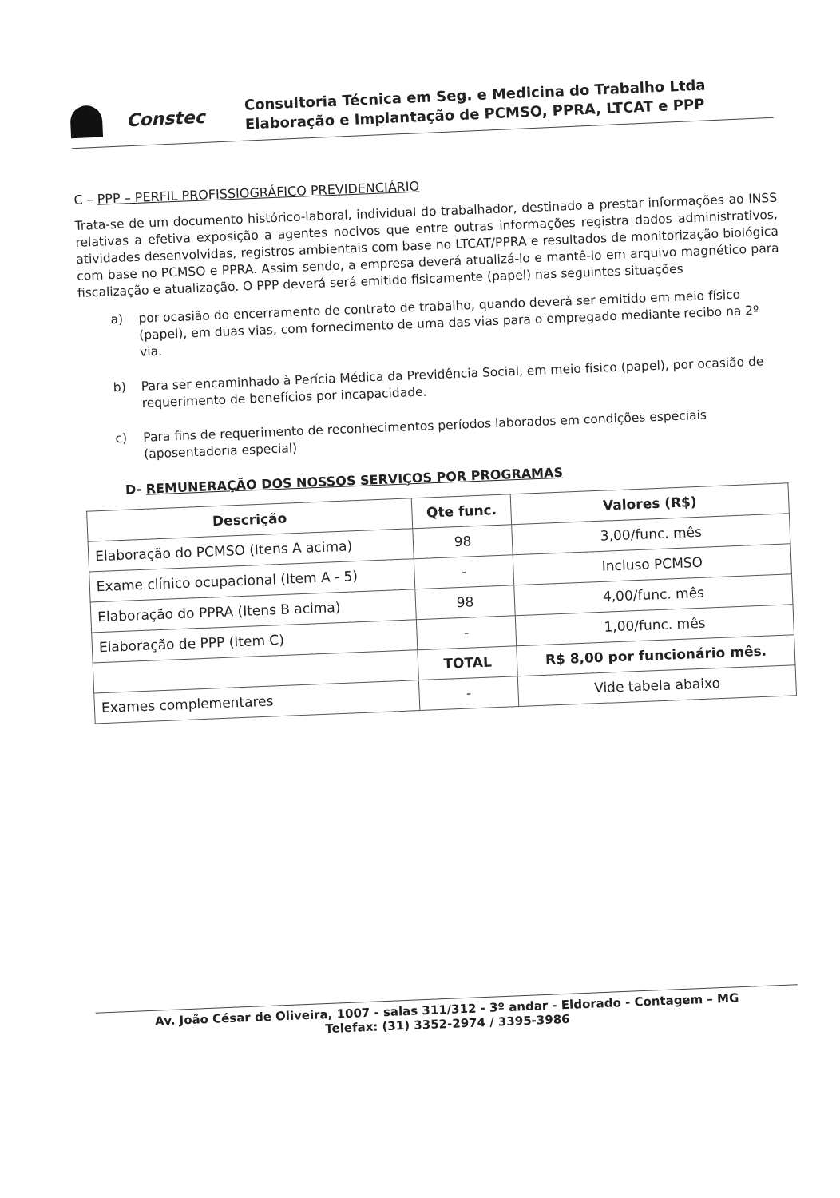Constec
Consultoria Técnica em Seg. e Medicina do Trabalho Ltda
Elaboração e Implantação de PCMSO, PPRA, LTCAT e PPP
C – PPP – PERFIL PROFISSIOGRÁFICO PREVIDENCIÁRIO
Trata-se de um documento histórico-laboral, individual do trabalhador, destinado a prestar informações ao INSS relativas a efetiva exposição a agentes nocivos que entre outras informações registra dados administrativos, atividades desenvolvidas, registros ambientais com base no LTCAT/PPRA e resultados de monitorização biológica com base no PCMSO e PPRA. Assim sendo, a empresa deverá atualizá-lo e mantê-lo em arquivo magnético para fiscalização e atualização. O PPP deverá será emitido fisicamente (papel) nas seguintes situações
a)
por ocasião do encerramento de contrato de trabalho, quando deverá ser emitido em meio físico (papel), em duas vias, com fornecimento de uma das vias para o empregado mediante recibo na 2º via.
b)
Para ser encaminhado à Perícia Médica da Previdência Social, em meio físico (papel), por ocasião de requerimento de benefícios por incapacidade.
c)
Para fins de requerimento de reconhecimentos períodos laborados em condições especiais (aposentadoria especial)
D- REMUNERAÇÃO DOS NOSSOS SERVIÇOS POR PROGRAMAS
| Descrição | Qte func. | Valores (R$) |
| --- | --- | --- |
| Elaboração do PCMSO (Itens A acima) | 98 | 3,00/func. mês |
| Exame clínico ocupacional (Item A - 5) | - | Incluso PCMSO |
| Elaboração do PPRA (Itens B acima) | 98 | 4,00/func. mês |
| Elaboração de PPP (Item C) | - | 1,00/func. mês |
| | TOTAL | R$ 8,00 por funcionário mês. |
| Exames complementares | - | Vide tabela abaixo |
Av. João César de Oliveira, 1007 - salas 311/312 - 3º andar - Eldorado - Contagem – MG
Telefax: (31) 3352-2974 / 3395-3986